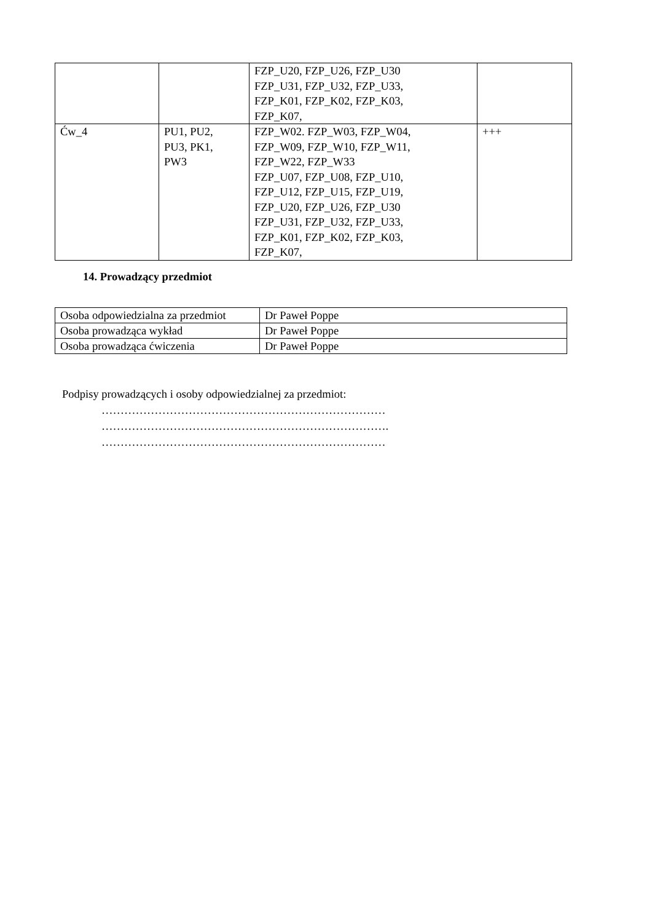| | | FZP_U20, FZP_U26, FZP_U30 FZP_U31, FZP_U32, FZP_U33, FZP_K01, FZP_K02, FZP_K03, FZP_K07, | |
| Ćw_4 | PU1, PU2, PU3, PK1, PW3 | FZP_W02. FZP_W03, FZP_W04, FZP_W09, FZP_W10, FZP_W11, FZP_W22, FZP_W33 FZP_U07, FZP_U08, FZP_U10, FZP_U12, FZP_U15, FZP_U19, FZP_U20, FZP_U26, FZP_U30 FZP_U31, FZP_U32, FZP_U33, FZP_K01, FZP_K02, FZP_K03, FZP_K07, | +++ |
14. Prowadzący przedmiot
| Osoba odpowiedzialna za przedmiot | Dr Paweł Poppe |
| Osoba prowadząca wykład | Dr Paweł Poppe |
| Osoba prowadząca ćwiczenia | Dr Paweł Poppe |
Podpisy prowadzących i osoby odpowiedzialnej za przedmiot:
…………………………………………………………………
………………………………………………………………….
…………………………………………………………………